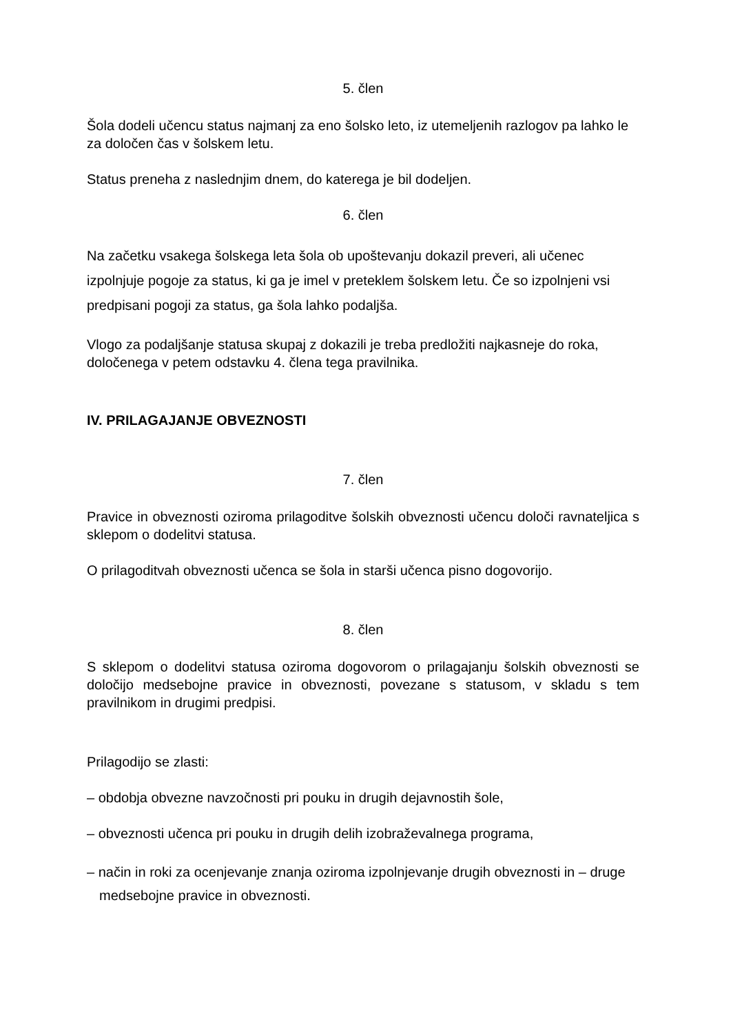5. člen
Šola dodeli učencu status najmanj za eno šolsko leto, iz utemeljenih razlogov pa lahko le za določen čas v šolskem letu.
Status preneha z naslednjim dnem, do katerega je bil dodeljen.
6. člen
Na začetku vsakega šolskega leta šola ob upoštevanju dokazil preveri, ali učenec izpolnjuje pogoje za status, ki ga je imel v preteklem šolskem letu. Če so izpolnjeni vsi predpisani pogoji za status, ga šola lahko podaljša.
Vlogo za podaljšanje statusa skupaj z dokazili je treba predložiti najkasneje do roka, določenega v petem odstavku 4. člena tega pravilnika.
IV. PRILAGAJANJE OBVEZNOSTI
7. člen
Pravice in obveznosti oziroma prilagoditve šolskih obveznosti učencu določi ravnateljica s sklepom o dodelitvi statusa.
O prilagoditvah obveznosti učenca se šola in starši učenca pisno dogovorijo.
8. člen
S sklepom o dodelitvi statusa oziroma dogovorom o prilagajanju šolskih obveznosti se določijo medsebojne pravice in obveznosti, povezane s statusom, v skladu s tem pravilnikom in drugimi predpisi.
Prilagodijo se zlasti:
– obdobja obvezne navzočnosti pri pouku in drugih dejavnostih šole,
– obveznosti učenca pri pouku in drugih delih izobraževalnega programa,
– način in roki za ocenjevanje znanja oziroma izpolnjevanje drugih obveznosti in – druge medsebojne pravice in obveznosti.